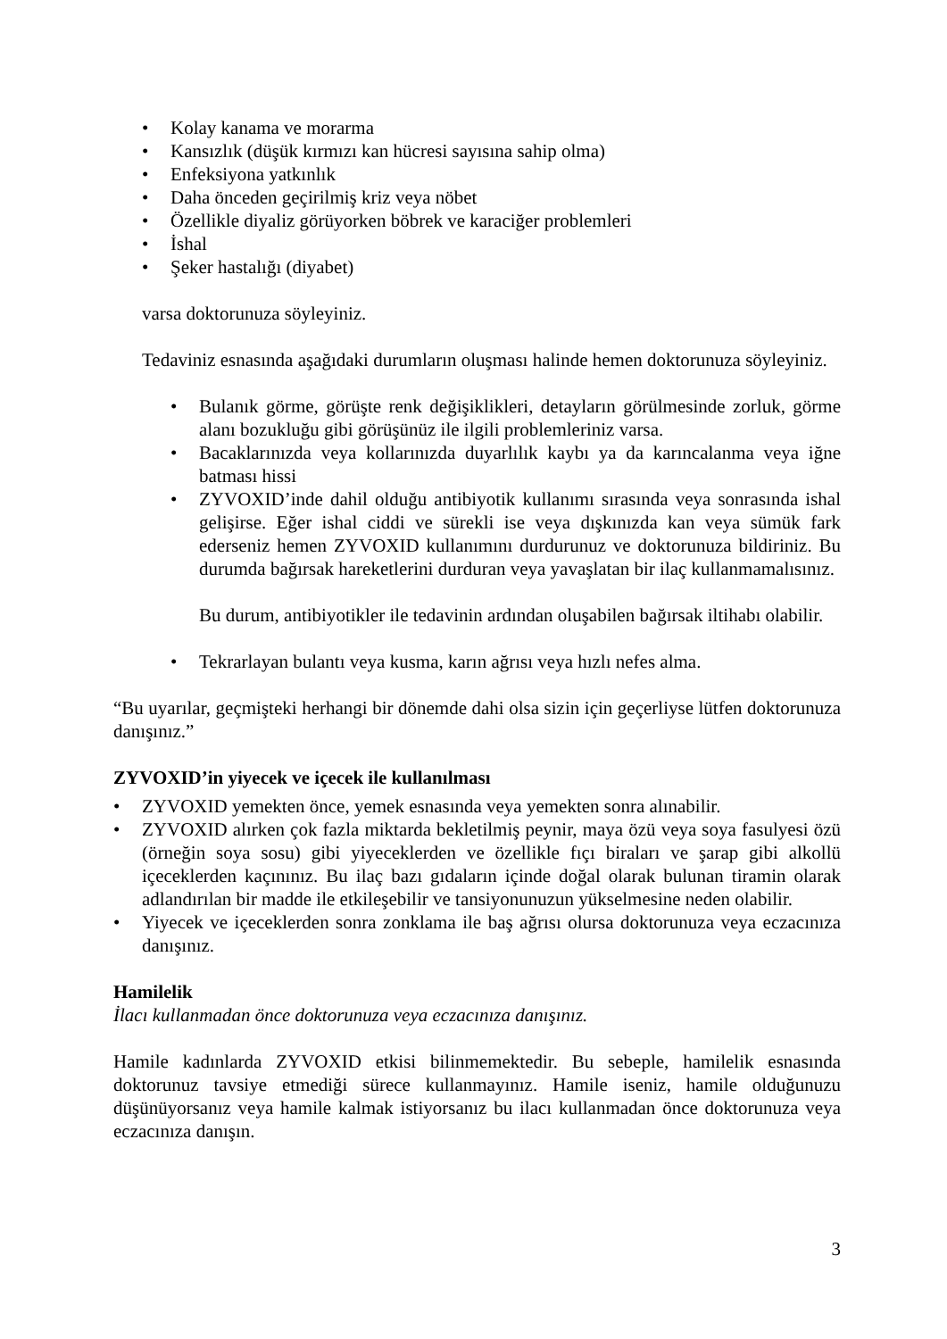• Kolay kanama ve morarma
• Kansızlık (düşük kırmızı kan hücresi sayısına sahip olma)
• Enfeksiyona yatkınlık
• Daha önceden geçirilmiş kriz veya nöbet
• Özellikle diyaliz görüyorken böbrek ve karaciğer problemleri
• İshal
• Şeker hastalığı (diyabet)
varsa doktorunuza söyleyiniz.
Tedaviniz esnasında aşağıdaki durumların oluşması halinde hemen doktorunuza söyleyiniz.
• Bulanık görme, görüşte renk değişiklikleri, detayların görülmesinde zorluk, görme alanı bozukluğu gibi görüşünüz ile ilgili problemleriniz varsa.
• Bacaklarınızda veya kollarınızda duyarlılık kaybı ya da karıncalanma veya iğne batması hissi
• ZYVOXID’inde dahil olduğu antibiyotik kullanımı sırasında veya sonrasında ishal gelişirse. Eğer ishal ciddi ve sürekli ise veya dışkınızda kan veya sümük fark ederseniz hemen ZYVOXID kullanımını durdurunuz ve doktorunuza bildiriniz. Bu durumda bağırsak hareketlerini durduran veya yavaşlatan bir ilaç kullanmamalısınız.
Bu durum, antibiyotikler ile tedavinin ardından oluşabilen bağırsak iltihabı olabilir.
• Tekrarlayan bulantı veya kusma, karın ağrısı veya hızlı nefes alma.
“Bu uyarılar, geçmişteki herhangi bir dönemde dahi olsa sizin için geçerliyse lütfen doktorunuza danışınız.”
ZYVOXID’in yiyecek ve içecek ile kullanılması
• ZYVOXID yemekten önce, yemek esnasında veya yemekten sonra alınabilir.
• ZYVOXID alırken çok fazla miktarda bekletilmiş peynir, maya özü veya soya fasulyesi özü (örneğin soya sosu) gibi yiyeceklerden ve özellikle fıçı biraları ve şarap gibi alkollü içeceklerden kaçınınız. Bu ilaç bazı gıdaların içinde doğal olarak bulunan tiramin olarak adlandırılan bir madde ile etkileşebilir ve tansiyonunuzun yükselmesine neden olabilir.
• Yiyecek ve içeceklerden sonra zonklama ile baş ağrısı olursa doktorunuza veya eczacınıza danışınız.
Hamilelik
İlacı kullanmadan önce doktorunuza veya eczacınıza danışınız.
Hamile kadınlarda ZYVOXID etkisi bilinmemektedir. Bu sebeple, hamilelik esnasında doktorunuz tavsiye etmediği sürece kullanmayınız. Hamile iseniz, hamile olduğunuzu düşünüyorsanız veya hamile kalmak istiyorsanız bu ilacı kullanmadan önce doktorunuza veya eczacınıza danışın.
3